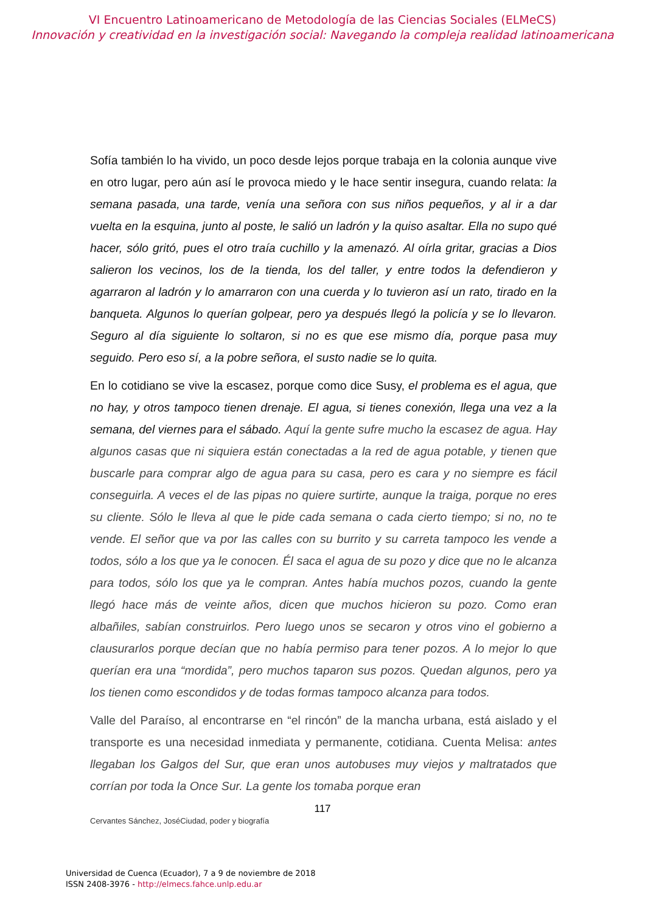VI Encuentro Latinoamericano de Metodología de las Ciencias Sociales (ELMeCS)
Innovación y creatividad en la investigación social: Navegando la compleja realidad latinoamericana
Sofía también lo ha vivido, un poco desde lejos porque trabaja en la colonia aunque vive en otro lugar, pero aún así le provoca miedo y le hace sentir insegura, cuando relata: la semana pasada, una tarde, venía una señora con sus niños pequeños, y al ir a dar vuelta en la esquina, junto al poste, le salió un ladrón y la quiso asaltar. Ella no supo qué hacer, sólo gritó, pues el otro traía cuchillo y la amenazó. Al oírla gritar, gracias a Dios salieron los vecinos, los de la tienda, los del taller, y entre todos la defendieron y agarraron al ladrón y lo amarraron con una cuerda y lo tuvieron así un rato, tirado en la banqueta. Algunos lo querían golpear, pero ya después llegó la policía y se lo llevaron. Seguro al día siguiente lo soltaron, si no es que ese mismo día, porque pasa muy seguido. Pero eso sí, a la pobre señora, el susto nadie se lo quita.
En lo cotidiano se vive la escasez, porque como dice Susy, el problema es el agua, que no hay, y otros tampoco tienen drenaje. El agua, si tienes conexión, llega una vez a la semana, del viernes para el sábado. Aquí la gente sufre mucho la escasez de agua. Hay algunos casas que ni siquiera están conectadas a la red de agua potable, y tienen que buscarle para comprar algo de agua para su casa, pero es cara y no siempre es fácil conseguirla. A veces el de las pipas no quiere surtirte, aunque la traiga, porque no eres su cliente. Sólo le lleva al que le pide cada semana o cada cierto tiempo; si no, no te vende. El señor que va por las calles con su burrito y su carreta tampoco les vende a todos, sólo a los que ya le conocen. Él saca el agua de su pozo y dice que no le alcanza para todos, sólo los que ya le compran. Antes había muchos pozos, cuando la gente llegó hace más de veinte años, dicen que muchos hicieron su pozo. Como eran albañiles, sabían construirlos. Pero luego unos se secaron y otros vino el gobierno a clausurarlos porque decían que no había permiso para tener pozos. A lo mejor lo que querían era una “mordida”, pero muchos taparon sus pozos. Quedan algunos, pero ya los tienen como escondidos y de todas formas tampoco alcanza para todos.
Valle del Paraíso, al encontrarse en “el rincón” de la mancha urbana, está aislado y el transporte es una necesidad inmediata y permanente, cotidiana. Cuenta Melisa: antes llegaban los Galgos del Sur, que eran unos autobuses muy viejos y maltratados que corrían por toda la Once Sur. La gente los tomaba porque eran
117
Cervantes Sánchez, JoséCiudad, poder y biografía
Universidad de Cuenca (Ecuador), 7 a 9 de noviembre de 2018
ISSN 2408-3976 - http://elmecs.fahce.unlp.edu.ar